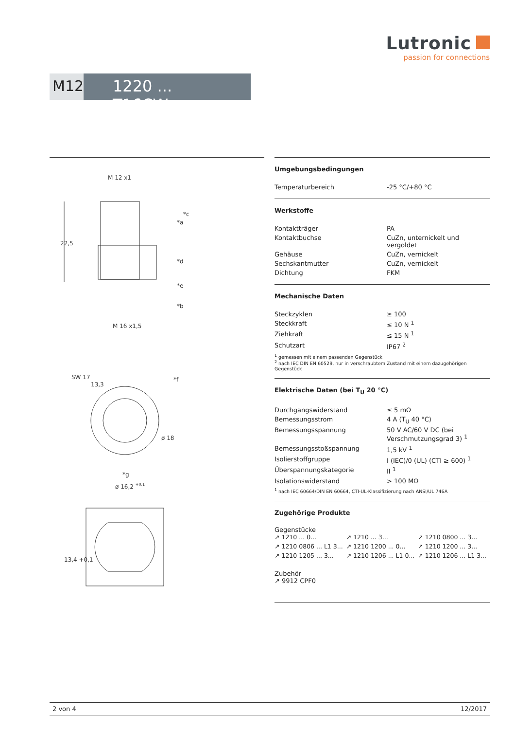Lutronic
passion for connections
M12 1220 ... T16CW ...
M 12 x1
22,5
*c
*a
*d
*e
*b
M 16 x1,5
SW 17
13,3
*f
ø 18
*g
ø 16,2 +0,1
13,4 +0,1
Umgebungsbedingungen
| Temperaturbereich | -25 °C/+80 °C |
Werkstoffe
| Kontaktträger | PA |
| Kontaktbuchse | CuZn, unternickelt und vergoldet |
| Gehäuse | CuZn, vernickelt |
| Sechskantmutter | CuZn, vernickelt |
| Dichtung | FKM |
Mechanische Daten
| Steckzyklen | ≥ 100 |
| Steckkraft | ≤ 10 N <sup>1</sup> |
| Ziehkraft | ≤ 15 N <sup>1</sup> |
| Schutzart | IP67 <sup>2</sup> |
<sup>1</sup> gemessen mit einem passenden Gegenstück
<sup>2</sup> nach IEC DIN EN 60529, nur in verschraubtem Zustand mit einem dazugehörigen Gegenstück
Elektrische Daten (bei T<sub>U</sub> 20 °C)
| Durchgangswiderstand | ≤ 5 mΩ |
| Bemessungsstrom | 4 A (T<sub>U</sub> 40 °C) |
| Bemessungsspannung | 50 V AC/60 V DC (bei Verschmutzungsgrad 3) <sup>1</sup> |
| Bemessungsstoßspannung | 1,5 kV <sup>1</sup> |
| Isolierstoffgruppe | I (IEC)/0 (UL) (CTI ≥ 600) <sup>1</sup> |
| Überspannungskategorie | II <sup>1</sup> |
| Isolationswiderstand | > 100 MΩ |
<sup>1</sup> nach IEC 60664/DIN EN 60664, CTI-UL-Klassifizierung nach ANSI/UL 746A
Zugehörige Produkte
Gegenstücke
↗ 1210 ... 0...
↗ 1210 ... 3...
↗ 1210 0800 ... 3...
↗ 1210 0806 ... L1 3...
↗ 1210 1200 ... 0...
↗ 1210 1200 ... 3...
↗ 1210 1205 ... 3...
↗ 1210 1206 ... L1 0...
↗ 1210 1206 ... L1 3...
Zubehör
↗ 9912 CPF0
2 von 4 12/2017